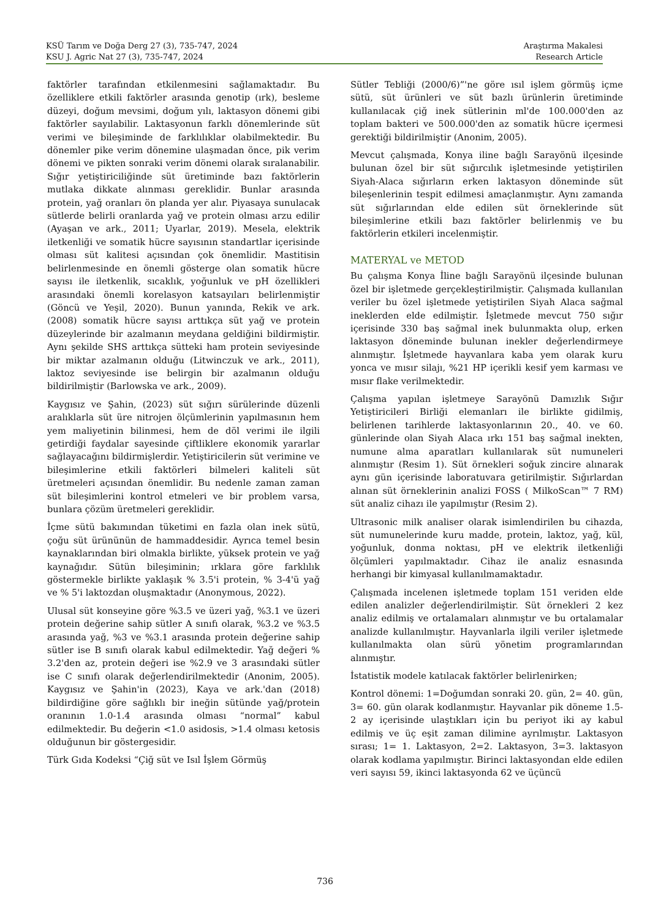KSÜ Tarım ve Doğa Derg 27 (3), 735-747, 2024
KSU J. Agric Nat 27 (3), 735-747, 2024
Araştırma Makalesi
Research Article
faktörler tarafından etkilenmesini sağlamaktadır. Bu özelliklere etkili faktörler arasında genotip (ırk), besleme düzeyi, doğum mevsimi, doğum yılı, laktasyon dönemi gibi faktörler sayılabilir. Laktasyonun farklı dönemlerinde süt verimi ve bileşiminde de farklılıklar olabilmektedir. Bu dönemler pike verim dönemine ulaşmadan önce, pik verim dönemi ve pikten sonraki verim dönemi olarak sıralanabilir. Sığır yetiştiriciliğinde süt üretiminde bazı faktörlerin mutlaka dikkate alınması gereklidir. Bunlar arasında protein, yağ oranları ön planda yer alır. Piyasaya sunulacak sütlerde belirli oranlarda yağ ve protein olması arzu edilir (Ayaşan ve ark., 2011; Uyarlar, 2019). Mesela, elektrik iletkenliği ve somatik hücre sayısının standartlar içerisinde olması süt kalitesi açısından çok önemlidir. Mastitisin belirlenmesinde en önemli gösterge olan somatik hücre sayısı ile iletkenlik, sıcaklık, yoğunluk ve pH özellikleri arasındaki önemli korelasyon katsayıları belirlenmiştir (Göncü ve Yeşil, 2020). Bunun yanında, Rekik ve ark. (2008) somatik hücre sayısı arttıkça süt yağ ve protein düzeylerinde bir azalmanın meydana geldiğini bildirmiştir. Aynı şekilde SHS arttıkça sütteki ham protein seviyesinde bir miktar azalmanın olduğu (Litwinczuk ve ark., 2011), laktoz seviyesinde ise belirgin bir azalmanın olduğu bildirilmiştir (Barlowska ve ark., 2009).
Kaygısız ve Şahin, (2023) süt sığırı sürülerinde düzenli aralıklarla süt üre nitrojen ölçümlerinin yapılmasının hem yem maliyetinin bilinmesi, hem de döl verimi ile ilgili getirdiği faydalar sayesinde çiftliklere ekonomik yararlar sağlayacağını bildirmişlerdir. Yetiştiricilerin süt verimine ve bileşimlerine etkili faktörleri bilmeleri kaliteli süt üretmeleri açısından önemlidir. Bu nedenle zaman zaman süt bileşimlerini kontrol etmeleri ve bir problem varsa, bunlara çözüm üretmeleri gereklidir.
İçme sütü bakımından tüketimi en fazla olan inek sütü, çoğu süt ürününün de hammaddesidir. Ayrıca temel besin kaynaklarından biri olmakla birlikte, yüksek protein ve yağ kaynağıdır. Sütün bileşiminin; ırklara göre farklılık göstermekle birlikte yaklaşık % 3.5'i protein, % 3-4'ü yağ ve % 5'i laktozdan oluşmaktadır (Anonymous, 2022).
Ulusal süt konseyine göre %3.5 ve üzeri yağ, %3.1 ve üzeri protein değerine sahip sütler A sınıfı olarak, %3.2 ve %3.5 arasında yağ, %3 ve %3.1 arasında protein değerine sahip sütler ise B sınıfı olarak kabul edilmektedir. Yağ değeri % 3.2'den az, protein değeri ise %2.9 ve 3 arasındaki sütler ise C sınıfı olarak değerlendirilmektedir (Anonim, 2005). Kaygısız ve Şahin'in (2023), Kaya ve ark.'dan (2018) bildirdiğine göre sağlıklı bir ineğin sütünde yağ/protein oranının 1.0-1.4 arasında olması “normal” kabul edilmektedir. Bu değerin <1.0 asidosis, >1.4 olması ketosis olduğunun bir göstergesidir.
Türk Gıda Kodeksi “Çiğ süt ve Isıl İşlem Görmüş
Sütler Tebliği (2000/6)”'ne göre ısıl işlem görmüş içme sütü, süt ürünleri ve süt bazlı ürünlerin üretiminde kullanılacak çiğ inek sütlerinin ml'de 100.000'den az toplam bakteri ve 500.000'den az somatik hücre içermesi gerektiği bildirilmiştir (Anonim, 2005).
Mevcut çalışmada, Konya iline bağlı Sarayönü ilçesinde bulunan özel bir süt sığırcılık işletmesinde yetiştirilen Siyah-Alaca sığırların erken laktasyon döneminde süt bileşenlerinin tespit edilmesi amaçlanmıştır. Aynı zamanda süt sığırlarından elde edilen süt örneklerinde süt bileşimlerine etkili bazı faktörler belirlenmiş ve bu faktörlerin etkileri incelenmiştir.
MATERYAL ve METOD
Bu çalışma Konya İline bağlı Sarayönü ilçesinde bulunan özel bir işletmede gerçekleştirilmiştir. Çalışmada kullanılan veriler bu özel işletmede yetiştirilen Siyah Alaca sağmal ineklerden elde edilmiştir. İşletmede mevcut 750 sığır içerisinde 330 baş sağmal inek bulunmakta olup, erken laktasyon döneminde bulunan inekler değerlendirmeye alınmıştır. İşletmede hayvanlara kaba yem olarak kuru yonca ve mısır silajı, %21 HP içerikli kesif yem karması ve mısır flake verilmektedir.
Çalışma yapılan işletmeye Sarayönü Damızlık Sığır Yetiştiricileri Birliği elemanları ile birlikte gidilmiş, belirlenen tarihlerde laktasyonlarının 20., 40. ve 60. günlerinde olan Siyah Alaca ırkı 151 baş sağmal inekten, numune alma aparatları kullanılarak süt numuneleri alınmıştır (Resim 1). Süt örnekleri soğuk zincire alınarak aynı gün içerisinde laboratuvara getirilmiştir. Sığırlardan alınan süt örneklerinin analizi FOSS ( MilkoScan™ 7 RM) süt analiz cihazı ile yapılmıştır (Resim 2).
Ultrasonic milk analiser olarak isimlendirilen bu cihazda, süt numunelerinde kuru madde, protein, laktoz, yağ, kül, yoğunluk, donma noktası, pH ve elektrik iletkenliği ölçümleri yapılmaktadır. Cihaz ile analiz esnasında herhangi bir kimyasal kullanılmamaktadır.
Çalışmada incelenen işletmede toplam 151 veriden elde edilen analizler değerlendirilmiştir. Süt örnekleri 2 kez analiz edilmiş ve ortalamaları alınmıştır ve bu ortalamalar analizde kullanılmıştır. Hayvanlarla ilgili veriler işletmede kullanılmakta olan sürü yönetim programlarından alınmıştır.
İstatistik modele katılacak faktörler belirlenirken;
Kontrol dönemi: 1=Doğumdan sonraki 20. gün, 2= 40. gün, 3= 60. gün olarak kodlanmıştır. Hayvanlar pik döneme 1.5-2 ay içerisinde ulaştıkları için bu periyot iki ay kabul edilmiş ve üç eşit zaman dilimine ayrılmıştır. Laktasyon sırası; 1= 1. Laktasyon, 2=2. Laktasyon, 3=3. laktasyon olarak kodlama yapılmıştır. Birinci laktasyondan elde edilen veri sayısı 59, ikinci laktasyonda 62 ve üçüncü
736